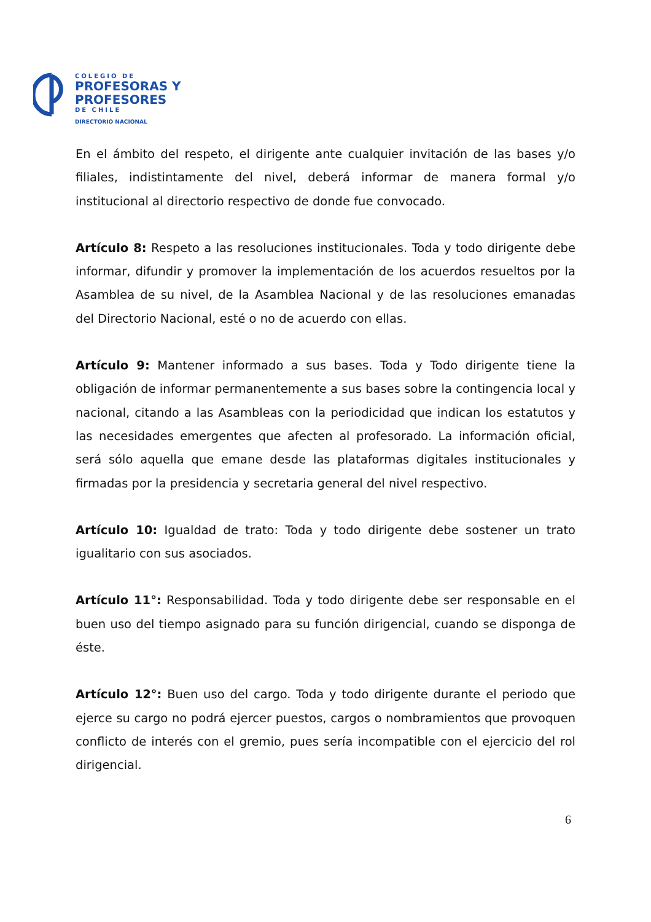COLEGIO DE
PROFESORAS Y
PROFESORES
DE CHILE
DIRECTORIO NACIONAL
En el ámbito del respeto, el dirigente ante cualquier invitación de las bases y/o filiales, indistintamente del nivel, deberá informar de manera formal y/o institucional al directorio respectivo de donde fue convocado.
Artículo 8: Respeto a las resoluciones institucionales. Toda y todo dirigente debe informar, difundir y promover la implementación de los acuerdos resueltos por la Asamblea de su nivel, de la Asamblea Nacional y de las resoluciones emanadas del Directorio Nacional, esté o no de acuerdo con ellas.
Artículo 9: Mantener informado a sus bases. Toda y Todo dirigente tiene la obligación de informar permanentemente a sus bases sobre la contingencia local y nacional, citando a las Asambleas con la periodicidad que indican los estatutos y las necesidades emergentes que afecten al profesorado. La información oficial, será sólo aquella que emane desde las plataformas digitales institucionales y firmadas por la presidencia y secretaria general del nivel respectivo.
Artículo 10: Igualdad de trato: Toda y todo dirigente debe sostener un trato igualitario con sus asociados.
Artículo 11°: Responsabilidad. Toda y todo dirigente debe ser responsable en el buen uso del tiempo asignado para su función dirigencial, cuando se disponga de éste.
Artículo 12°: Buen uso del cargo. Toda y todo dirigente durante el periodo que ejerce su cargo no podrá ejercer puestos, cargos o nombramientos que provoquen conflicto de interés con el gremio, pues sería incompatible con el ejercicio del rol dirigencial.
6